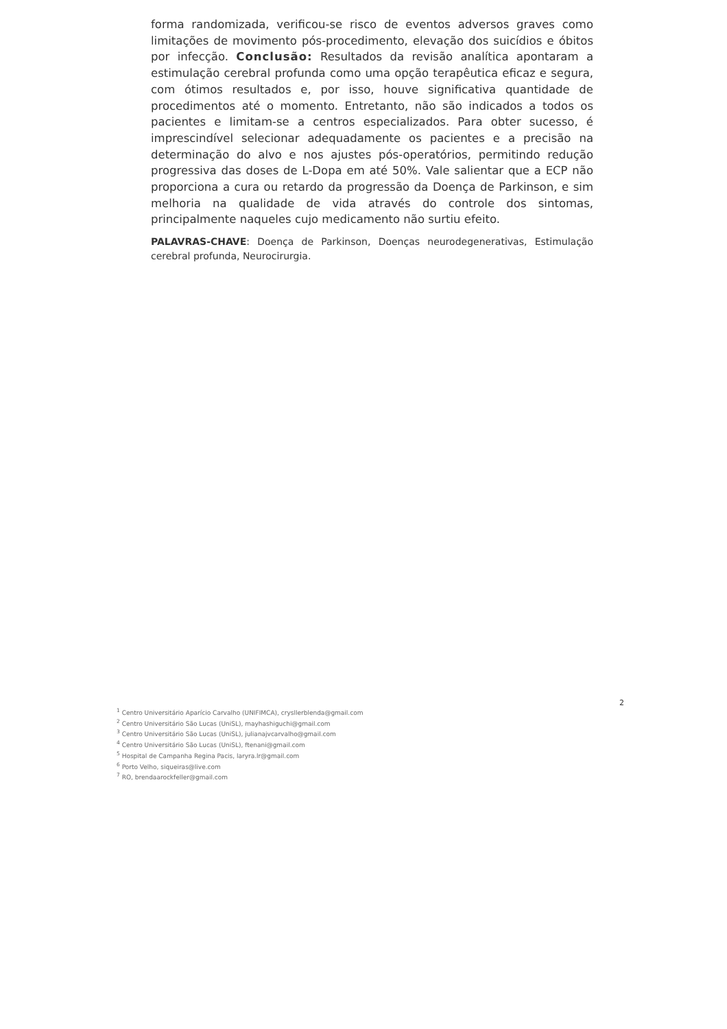forma randomizada, verificou-se risco de eventos adversos graves como limitações de movimento pós-procedimento, elevação dos suicídios e óbitos por infecção. Conclusão: Resultados da revisão analítica apontaram a estimulação cerebral profunda como uma opção terapêutica eficaz e segura, com ótimos resultados e, por isso, houve significativa quantidade de procedimentos até o momento. Entretanto, não são indicados a todos os pacientes e limitam-se a centros especializados. Para obter sucesso, é imprescindível selecionar adequadamente os pacientes e a precisão na determinação do alvo e nos ajustes pós-operatórios, permitindo redução progressiva das doses de L-Dopa em até 50%. Vale salientar que a ECP não proporciona a cura ou retardo da progressão da Doença de Parkinson, e sim melhoria na qualidade de vida através do controle dos sintomas, principalmente naqueles cujo medicamento não surtiu efeito.
PALAVRAS-CHAVE: Doença de Parkinson, Doenças neurodegenerativas, Estimulação cerebral profunda, Neurocirurgia.
2
<sup>1</sup> Centro Universitário Aparício Carvalho (UNIFIMCA), crysllerblenda@gmail.com
<sup>2</sup> Centro Universitário São Lucas (UniSL), mayhashiguchi@gmail.com
<sup>3</sup> Centro Universitário São Lucas (UniSL), julianajvcarvalho@gmail.com
<sup>4</sup> Centro Universitário São Lucas (UniSL), ftenani@gmail.com
<sup>5</sup> Hospital de Campanha Regina Pacis, laryra.lr@gmail.com
<sup>6</sup> Porto Velho, siqueiras@live.com
<sup>7</sup> RO, brendaarockfeller@gmail.com